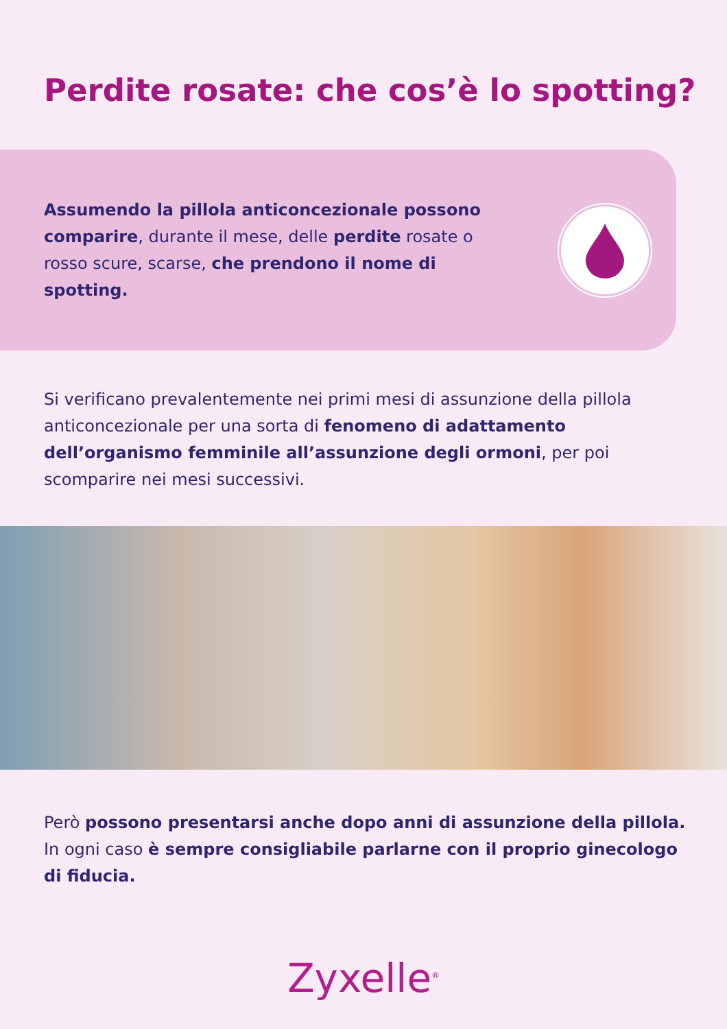Perdite rosate: che cos’è lo spotting?
Assumendo la pillola anticoncezionale possono comparire, durante il mese, delle perdite rosate o rosso scure, scarse, che prendono il nome di spotting.
Si verificano prevalentemente nei primi mesi di assunzione della pillola anticoncezionale per una sorta di fenomeno di adattamento dell’organismo femminile all’assunzione degli ormoni, per poi scomparire nei mesi successivi.
Però possono presentarsi anche dopo anni di assunzione della pillola. In ogni caso è sempre consigliabile parlarne con il proprio ginecologo di fiducia.
Zyxelle<sup>®</sup>